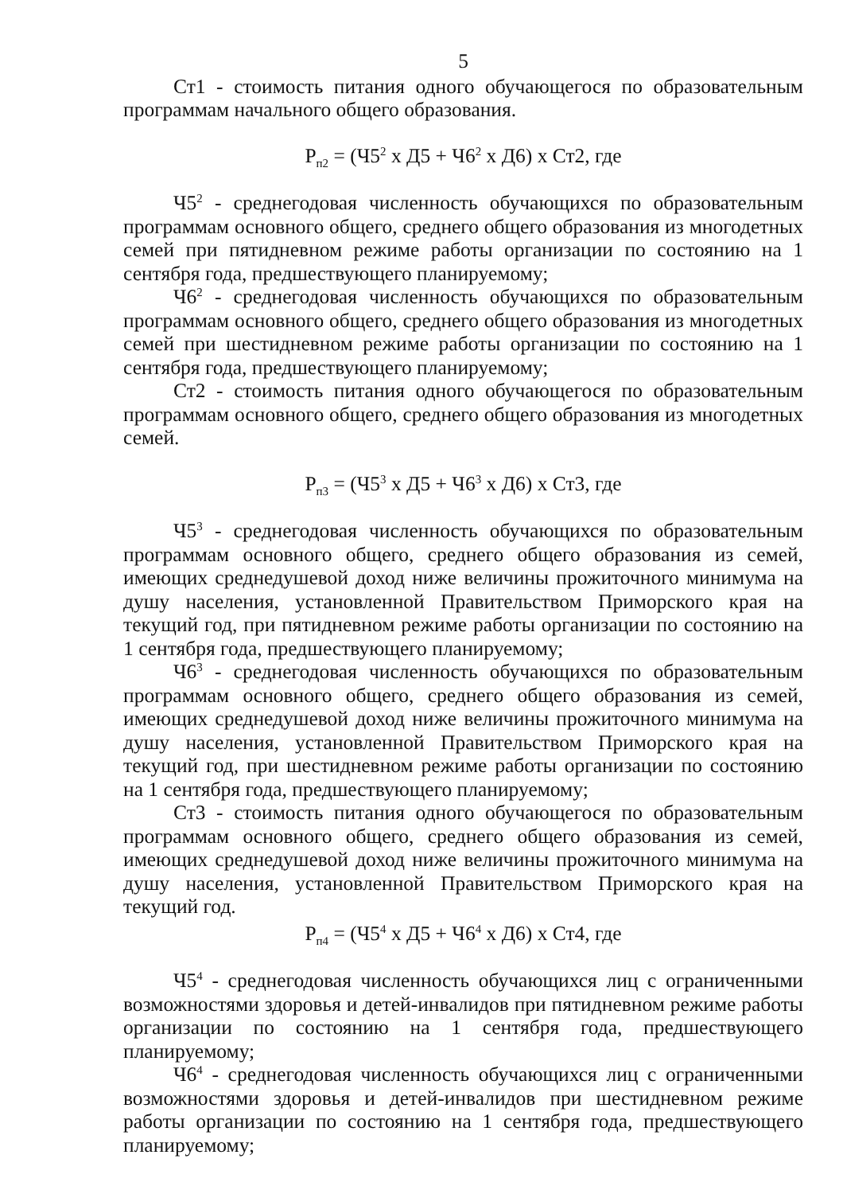5
Ст1 - стоимость питания одного обучающегося по образовательным программам начального общего образования.
Р<sub>п2</sub> = (Ч5<sup>2</sup> х Д5 + Ч6<sup>2</sup> х Д6) х Ст2, где
Ч5<sup>2</sup> - среднегодовая численность обучающихся по образовательным программам основного общего, среднего общего образования из многодетных семей при пятидневном режиме работы организации по состоянию на 1 сентября года, предшествующего планируемому;
Ч6<sup>2</sup> - среднегодовая численность обучающихся по образовательным программам основного общего, среднего общего образования из многодетных семей при шестидневном режиме работы организации по состоянию на 1 сентября года, предшествующего планируемому;
Ст2 - стоимость питания одного обучающегося по образовательным программам основного общего, среднего общего образования из многодетных семей.
Р<sub>п3</sub> = (Ч5<sup>3</sup> х Д5 + Ч6<sup>3</sup> х Д6) х Ст3, где
Ч5<sup>3</sup> - среднегодовая численность обучающихся по образовательным программам основного общего, среднего общего образования из семей, имеющих среднедушевой доход ниже величины прожиточного минимума на душу населения, установленной Правительством Приморского края на текущий год, при пятидневном режиме работы организации по состоянию на 1 сентября года, предшествующего планируемому;
Ч6<sup>3</sup> - среднегодовая численность обучающихся по образовательным программам основного общего, среднего общего образования из семей, имеющих среднедушевой доход ниже величины прожиточного минимума на душу населения, установленной Правительством Приморского края на текущий год, при шестидневном режиме работы организации по состоянию на 1 сентября года, предшествующего планируемому;
Ст3 - стоимость питания одного обучающегося по образовательным программам основного общего, среднего общего образования из семей, имеющих среднедушевой доход ниже величины прожиточного минимума на душу населения, установленной Правительством Приморского края на текущий год.
Р<sub>п4</sub> = (Ч5<sup>4</sup> х Д5 + Ч6<sup>4</sup> х Д6) х Ст4, где
Ч5<sup>4</sup> - среднегодовая численность обучающихся лиц с ограниченными возможностями здоровья и детей-инвалидов при пятидневном режиме работы организации по состоянию на 1 сентября года, предшествующего планируемому;
Ч6<sup>4</sup> - среднегодовая численность обучающихся лиц с ограниченными возможностями здоровья и детей-инвалидов при шестидневном режиме работы организации по состоянию на 1 сентября года, предшествующего планируемому;